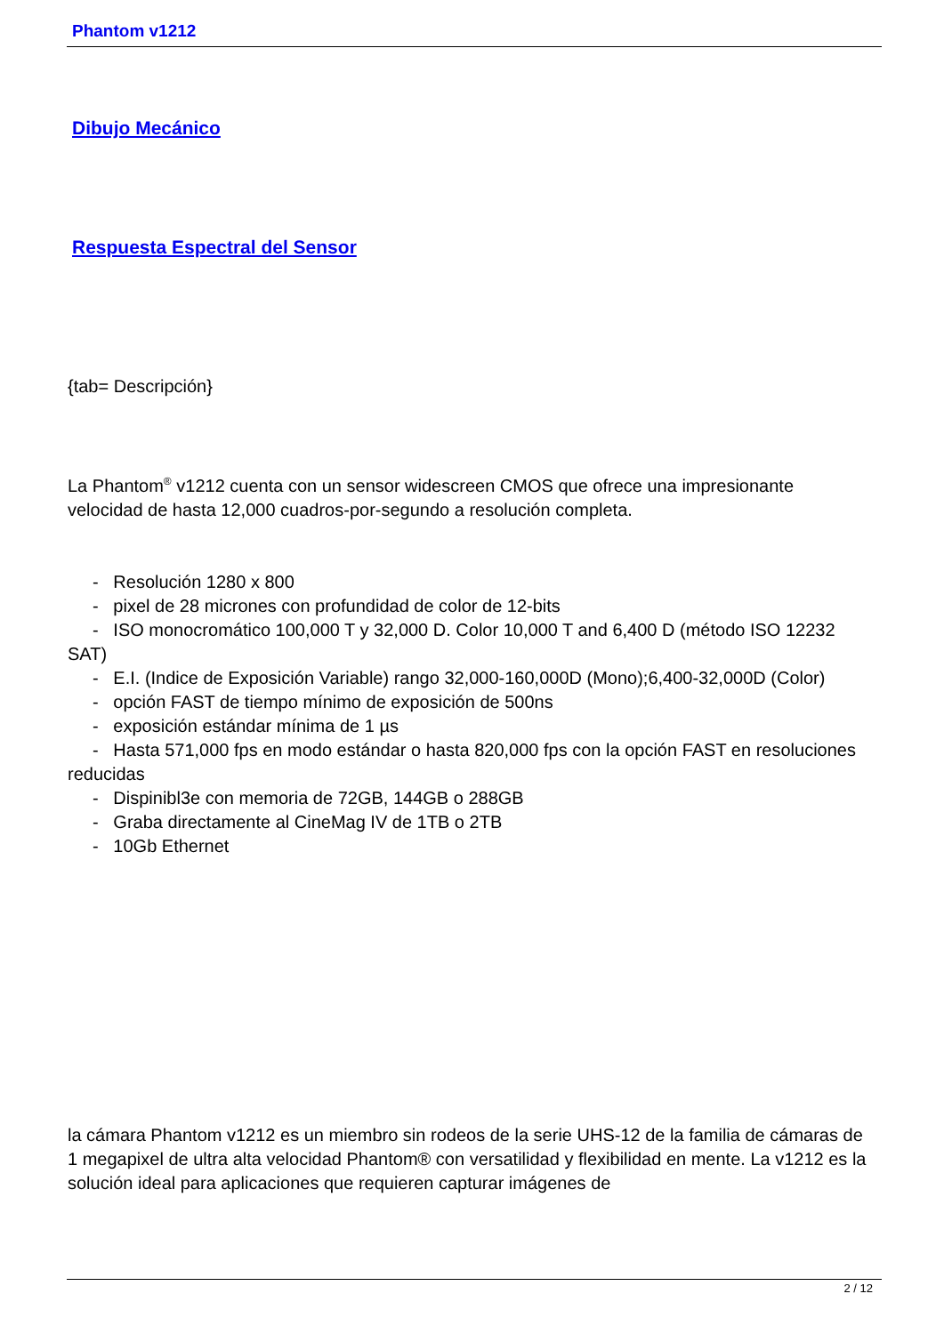Phantom v1212
Dibujo Mecánico
Respuesta Espectral del Sensor
{tab= Descripción}
La Phantom<sup>®</sup> v1212 cuenta con un sensor widescreen CMOS que ofrece una impresionante velocidad de hasta 12,000 cuadros-por-segundo a resolución completa.
- Resolución 1280 x 800
- pixel de 28 micrones con profundidad de color de 12-bits
- ISO monocromático 100,000 T y 32,000 D. Color 10,000 T and 6,400 D (método ISO 12232 SAT)
- E.I. (Indice de Exposición Variable) rango 32,000-160,000D (Mono);6,400-32,000D (Color)
- opción FAST de tiempo mínimo de exposición de 500ns
- exposición estándar mínima de 1 µs
- Hasta 571,000 fps en modo estándar o hasta 820,000 fps con la opción FAST en resoluciones reducidas
- Dispinibl3e con memoria de 72GB, 144GB o 288GB
- Graba directamente al CineMag IV de 1TB o 2TB
- 10Gb Ethernet
la cámara Phantom v1212 es un miembro sin rodeos de la serie UHS-12 de la familia de cámaras de 1 megapixel de ultra alta velocidad Phantom® con versatilidad y flexibilidad en mente. La v1212 es la solución ideal para aplicaciones que requieren capturar imágenes de
2 / 12